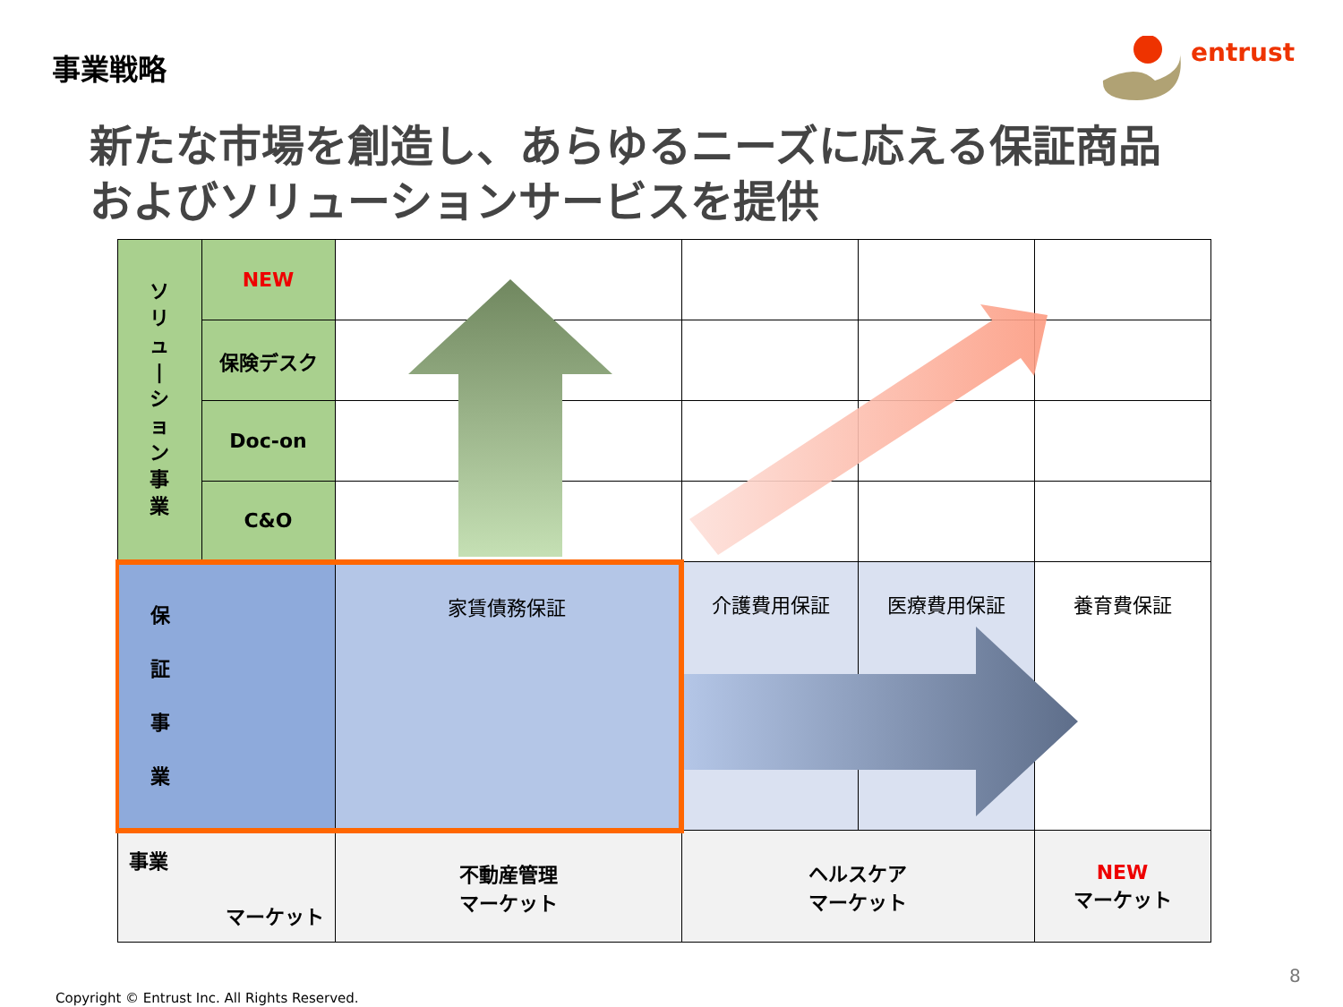事業戦略
entrust
新たな市場を創造し、あらゆるニーズに応える保証商品
およびソリューションサービスを提供
| ソ リ ュ / シ ョ ン 事 業 | NEW | | | | |
| | 保険デスク | | | | |
| | Doc-on | | | | |
| | C&O | | | | |
| 保 証 事 業 | | 家賃債務保証 | 介護費用保証 | 医療費用保証 | 養育費保証 |
| 事業 マーケット | | 不動産管理 マーケット | ヘルスケア マーケット | | NEW マーケット |
8
Copyright © Entrust Inc. All Rights Reserved.